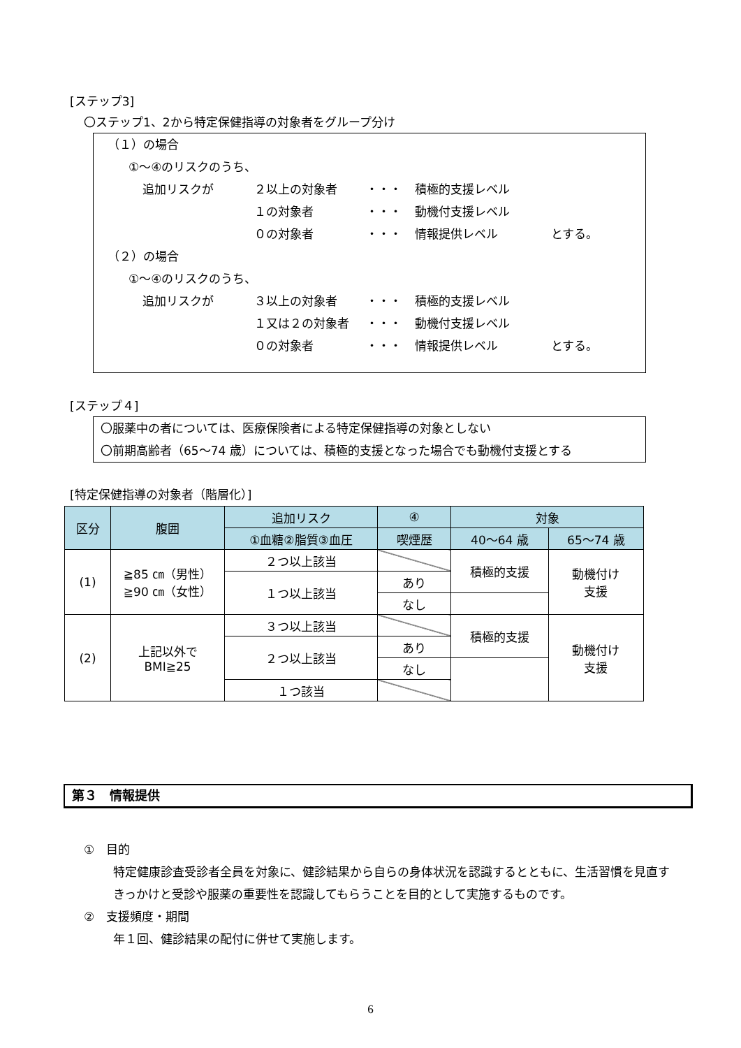[ステップ3]
〇ステップ1、2から特定保健指導の対象者をグループ分け
（１）の場合
①～④のリスクのうち、
追加リスクが ２以上の対象者 ・・・ 積極的支援レベル
１の対象者 ・・・ 動機付支援レベル
０の対象者 ・・・ 情報提供レベル とする。
（２）の場合
①～④のリスクのうち、
追加リスクが ３以上の対象者 ・・・ 積極的支援レベル
１又は２の対象者 ・・・ 動機付支援レベル
０の対象者 ・・・ 情報提供レベル とする。
[ステップ４]
〇服薬中の者については、医療保険者による特定保健指導の対象としない
〇前期高齢者（65～74 歳）については、積極的支援となった場合でも動機付支援とする
[特定保健指導の対象者（階層化）]
| 区分 | 腹囲 | 追加リスク | ④ | 対象 | |
| --- | --- | --- | --- | --- | --- |
| | | ①血糖②脂質③血圧 | 喫煙歴 | 40～64 歳 | 65～74 歳 |
| (1) | ≧85 ㎝（男性） ≧90 ㎝（女性） | ２つ以上該当 | | 積極的支援 | 動機付け 支援 |
| | | １つ以上該当 | あり | | |
| | | | なし | | |
| (2) | 上記以外で BMI≧25 | ３つ以上該当 | | 積極的支援 | 動機付け 支援 |
| | | ２つ以上該当 | あり | | |
| | | | なし | | |
| | | １つ該当 | | | |
第３　情報提供
①　目的
特定健康診査受診者全員を対象に、健診結果から自らの身体状況を認識するとともに、生活習慣を見直すきっかけと受診や服薬の重要性を認識してもらうことを目的として実施するものです。
②　支援頻度・期間
年１回、健診結果の配付に併せて実施します。
6